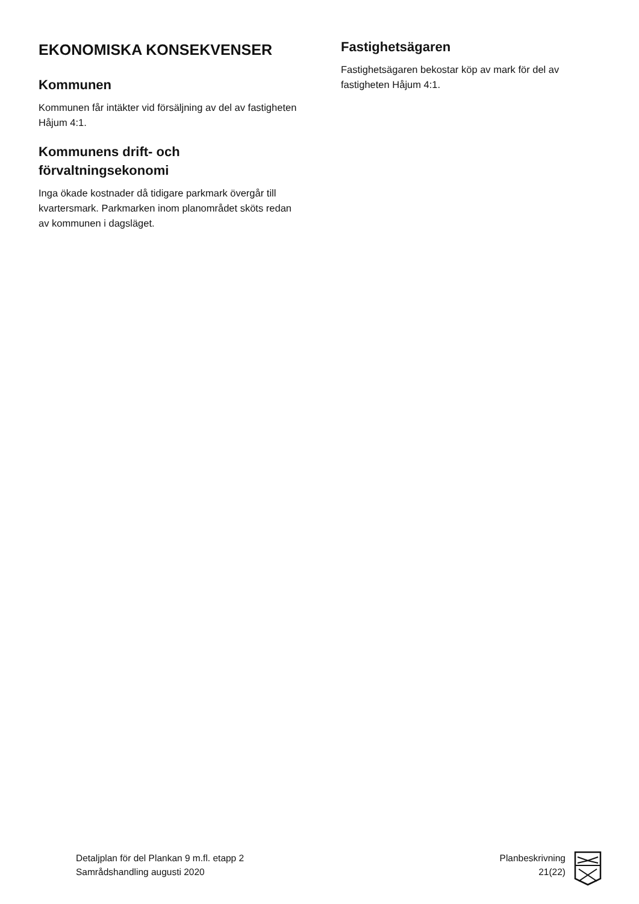EKONOMISKA KONSEKVENSER
Kommunen
Kommunen får intäkter vid försäljning av del av fastigheten Håjum 4:1.
Kommunens drift- och förvaltningsekonomi
Inga ökade kostnader då tidigare parkmark övergår till kvartersmark. Parkmarken inom planområdet sköts redan av kommunen i dagsläget.
Fastighetsägaren
Fastighetsägaren bekostar köp av mark för del av fastigheten Håjum 4:1.
Detaljplan för del Plankan 9 m.fl. etapp 2
Samrådshandling augusti 2020
Planbeskrivning
21(22)